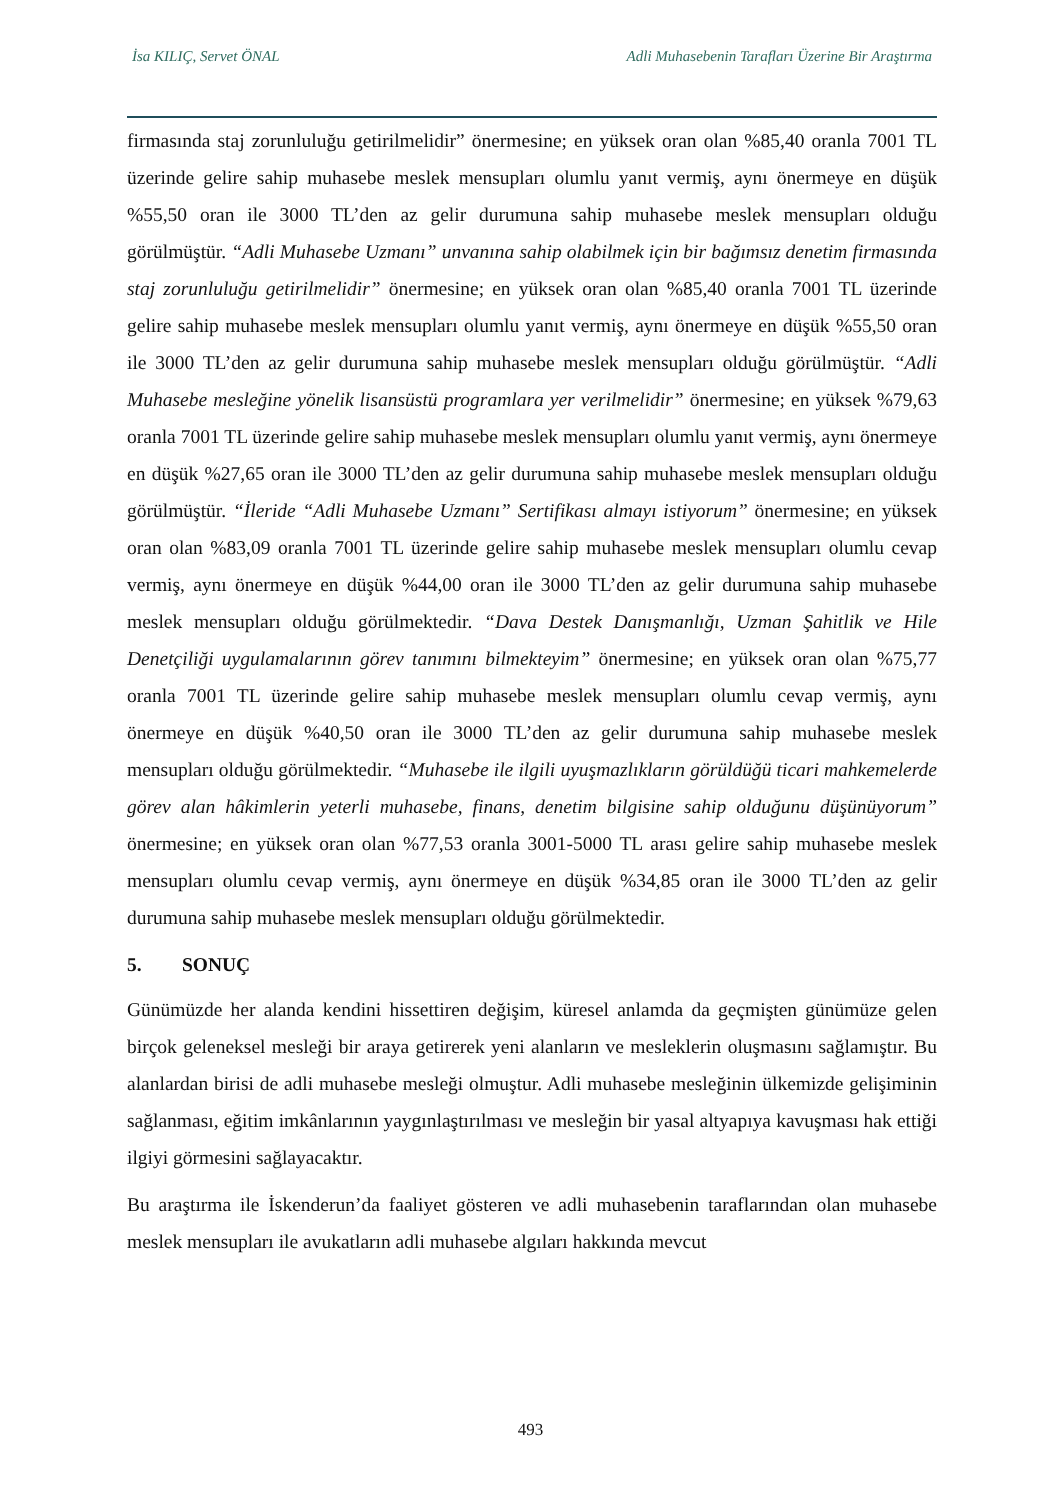İsa KILIÇ, Servet ÖNAL Adli Muhasebenin Tarafları Üzerine Bir Araştırma
firmasında staj zorunluluğu getirilmelidir” önermesine; en yüksek oran olan %85,40 oranla 7001 TL üzerinde gelire sahip muhasebe meslek mensupları olumlu yanıt vermiş, aynı önermeye en düşük %55,50 oran ile 3000 TL’den az gelir durumuna sahip muhasebe meslek mensupları olduğu görülmüştür. “Adli Muhasebe Uzmanı” unvanına sahip olabilmek için bir bağımsız denetim firmasında staj zorunluluğu getirilmelidir” önermesine; en yüksek oran olan %85,40 oranla 7001 TL üzerinde gelire sahip muhasebe meslek mensupları olumlu yanıt vermiş, aynı önermeye en düşük %55,50 oran ile 3000 TL’den az gelir durumuna sahip muhasebe meslek mensupları olduğu görülmüştür. “Adli Muhasebe mesleğine yönelik lisansüstü programlara yer verilmelidir” önermesine; en yüksek %79,63 oranla 7001 TL üzerinde gelire sahip muhasebe meslek mensupları olumlu yanıt vermiş, aynı önermeye en düşük %27,65 oran ile 3000 TL’den az gelir durumuna sahip muhasebe meslek mensupları olduğu görülmüştür. “İleride “Adli Muhasebe Uzmanı” Sertifikası almayı istiyorum” önermesine; en yüksek oran olan %83,09 oranla 7001 TL üzerinde gelire sahip muhasebe meslek mensupları olumlu cevap vermiş, aynı önermeye en düşük %44,00 oran ile 3000 TL’den az gelir durumuna sahip muhasebe meslek mensupları olduğu görülmektedir. “Dava Destek Danışmanlığı, Uzman Şahitlik ve Hile Denetçiliği uygulamalarının görev tanımını bilmekteyim” önermesine; en yüksek oran olan %75,77 oranla 7001 TL üzerinde gelire sahip muhasebe meslek mensupları olumlu cevap vermiş, aynı önermeye en düşük %40,50 oran ile 3000 TL’den az gelir durumuna sahip muhasebe meslek mensupları olduğu görülmektedir. “Muhasebe ile ilgili uyuşmazlıkların görüldüğü ticari mahkemelerde görev alan hâkimlerin yeterli muhasebe, finans, denetim bilgisine sahip olduğunu düşünüyorum” önermesine; en yüksek oran olan %77,53 oranla 3001-5000 TL arası gelire sahip muhasebe meslek mensupları olumlu cevap vermiş, aynı önermeye en düşük %34,85 oran ile 3000 TL’den az gelir durumuna sahip muhasebe meslek mensupları olduğu görülmektedir.
5. SONUÇ
Günümüzde her alanda kendini hissettiren değişim, küresel anlamda da geçmişten günümüze gelen birçok geleneksel mesleği bir araya getirerek yeni alanların ve mesleklerin oluşmasını sağlamıştır. Bu alanlardan birisi de adli muhasebe mesleği olmuştur. Adli muhasebe mesleğinin ülkemizde gelişiminin sağlanması, eğitim imkânlarının yaygınlaştırılması ve mesleğin bir yasal altyapıya kavuşması hak ettiği ilgiyi görmesini sağlayacaktır.
Bu araştırma ile İskenderun’da faaliyet gösteren ve adli muhasebenin taraflarından olan muhasebe meslek mensupları ile avukatların adli muhasebe algıları hakkında mevcut
493